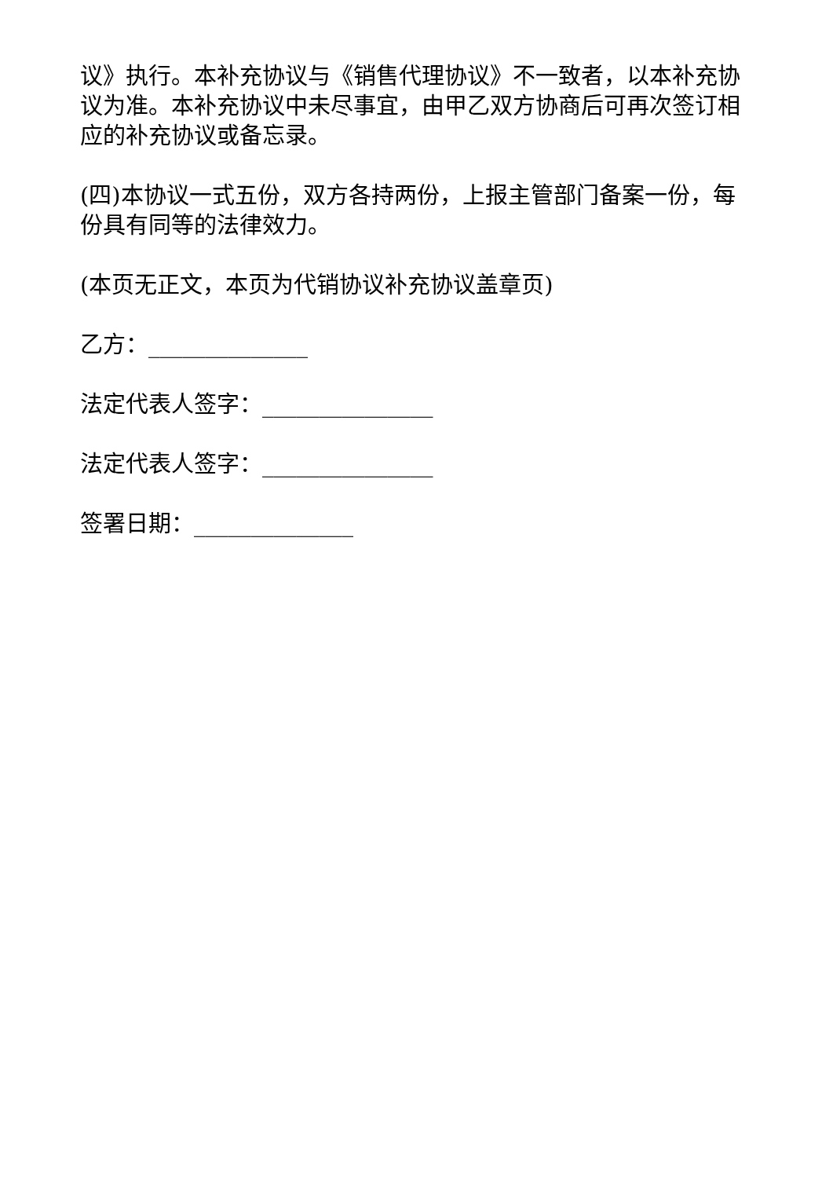议》执行。本补充协议与《销售代理协议》不一致者，以本补充协议为准。本补充协议中未尽事宜，由甲乙双方协商后可再次签订相应的补充协议或备忘录。
(四)本协议一式五份，双方各持两份，上报主管部门备案一份，每份具有同等的法律效力。
(本页无正文，本页为代销协议补充协议盖章页)
乙方：______________
法定代表人签字：_______________
法定代表人签字：_______________
签署日期：______________